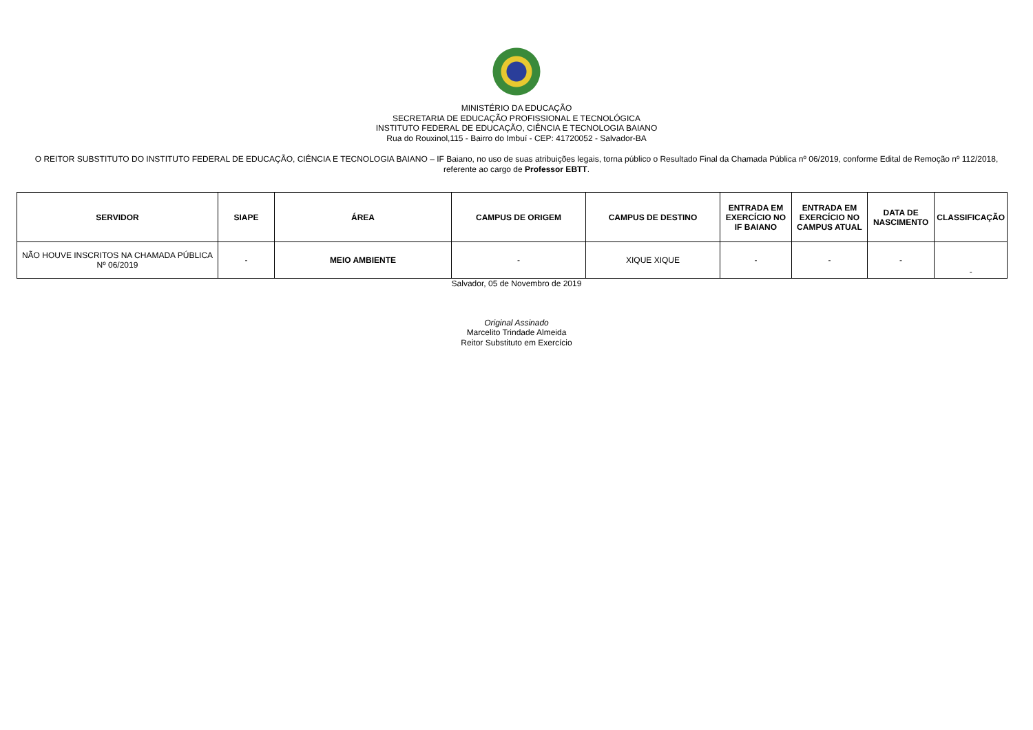MINISTÉRIO DA EDUCAÇÃO
SECRETARIA DE EDUCAÇÃO PROFISSIONAL E TECNOLÓGICA
INSTITUTO FEDERAL DE EDUCAÇÃO, CIÊNCIA E TECNOLOGIA BAIANO
Rua do Rouxinol,115 - Bairro do Imbuí - CEP: 41720052 - Salvador-BA
O REITOR SUBSTITUTO DO INSTITUTO FEDERAL DE EDUCAÇÃO, CIÊNCIA E TECNOLOGIA BAIANO – IF Baiano, no uso de suas atribuições legais, torna público o Resultado Final da Chamada Pública nº 06/2019, conforme Edital de Remoção nº 112/2018, referente ao cargo de Professor EBTT.
| SERVIDOR | SIAPE | ÁREA | CAMPUS DE ORIGEM | CAMPUS DE DESTINO | ENTRADA EM EXERCÍCIO NO IF BAIANO | ENTRADA EM EXERCÍCIO NO CAMPUS ATUAL | DATA DE NASCIMENTO | CLASSIFICAÇÃO |
| --- | --- | --- | --- | --- | --- | --- | --- | --- |
| NÃO HOUVE INSCRITOS NA CHAMADA PÚBLICA Nº 06/2019 | - | MEIO AMBIENTE | - | XIQUE XIQUE | - | - | - | - |
Salvador, 05 de Novembro de 2019
Original Assinado
Marcelito Trindade Almeida
Reitor Substituto em Exercício